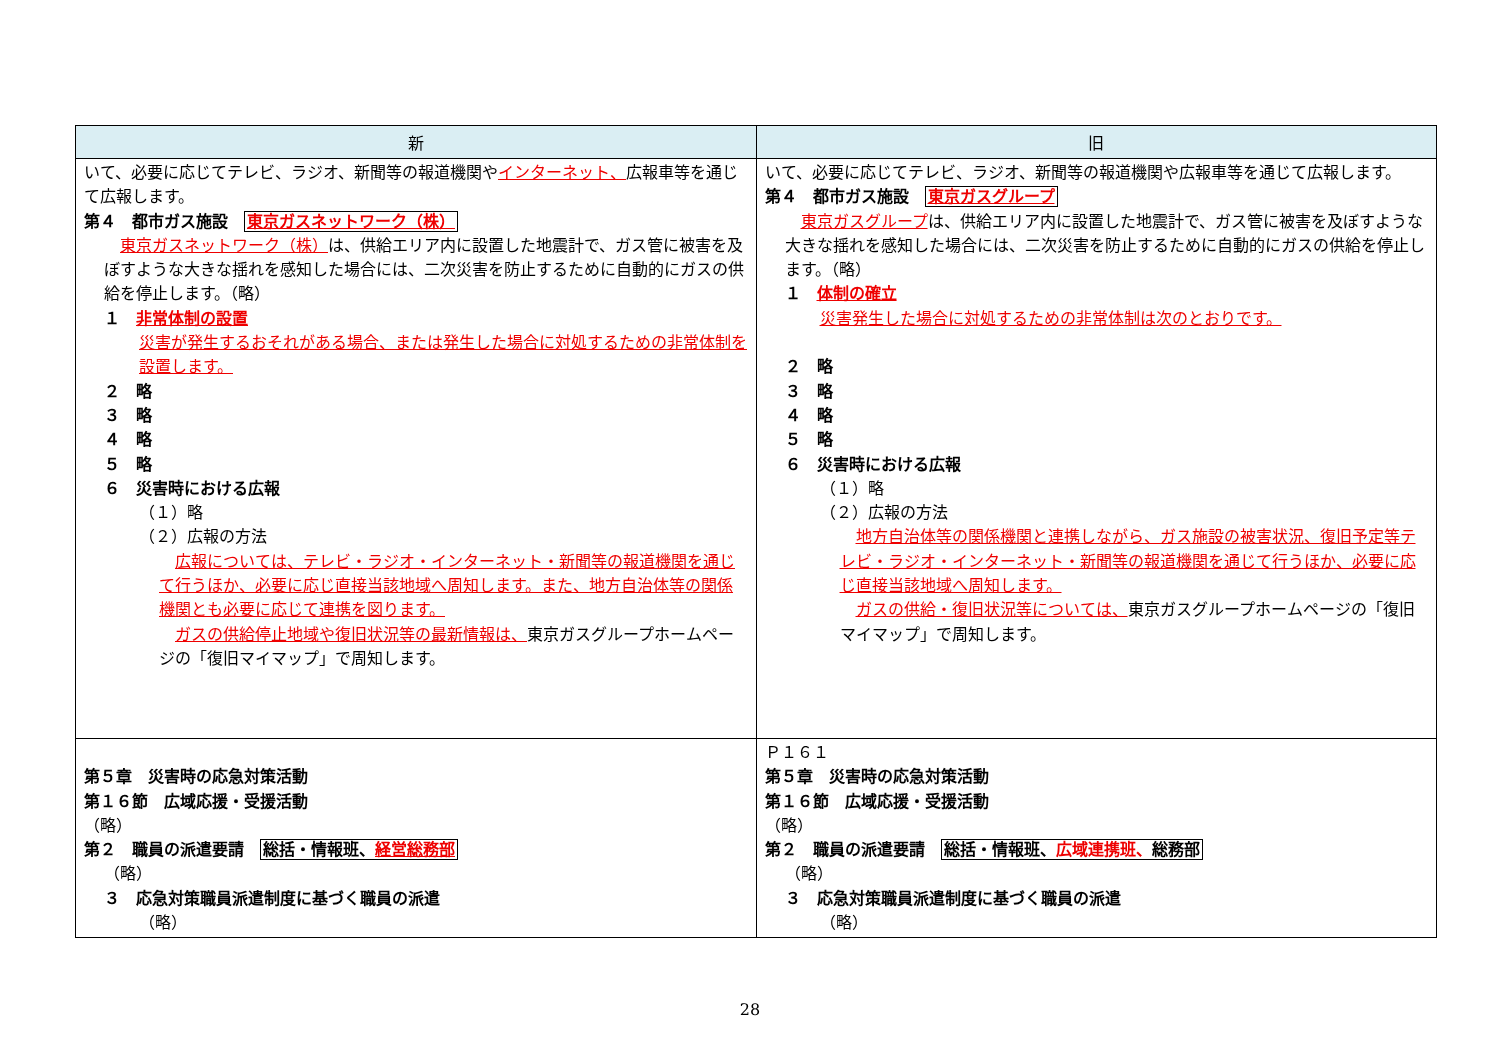| 新 | 旧 |
| --- | --- |
| いて、必要に応じてテレビ、ラジオ、新聞等の報道機関や インターネット、 広報車等を通じて広報します。 第４ 都市ガス施設 東京ガスネットワーク（株） 東京ガスネットワーク（株） は、供給エリア内に設置した地震計で、ガス管に被害を及ぼすような大きな揺れを感知した場合には、二次災害を防止するために自動的にガスの供給を停止します。（略） １ 非常体制の設置 災害が発生するおそれがある場合、または発生した場合に対処するための非常体制を設置します。 ２ 略 ３ 略 ４ 略 ５ 略 ６ 災害時における広報 （１）略 （２）広報の方法 広報については、テレビ・ラジオ・インターネット・新聞等の報道機関を通じて行うほか、必要に応じ直接当該地域へ周知します。また、地方自治体等の関係機関とも必要に応じて連携を図ります。 ガスの供給停止地域や復旧状況等の最新情報は、 東京ガスグループホームページの「復旧マイマップ」で周知します。 | いて、必要に応じてテレビ、ラジオ、新聞等の報道機関や広報車等を通じて広報します。 第４ 都市ガス施設 東京ガスグループ 東京ガスグループ は、供給エリア内に設置した地震計で、ガス管に被害を及ぼすような大きな揺れを感知した場合には、二次災害を防止するために自動的にガスの供給を停止します。（略） １ 体制の確立 災害発生した場合に対処するための非常体制は次のとおりです。 ２ 略 ３ 略 ４ 略 ５ 略 ６ 災害時における広報 （１）略 （２）広報の方法 地方自治体等の関係機関と連携しながら、ガス施設の被害状況、復旧予定等テレビ・ラジオ・インターネット・新聞等の報道機関を通じて行うほか、必要に応じ直接当該地域へ周知します。 ガスの供給・復旧状況等については、 東京ガスグループホームページの「復旧マイマップ」で周知します。 |
| 第５章 災害時の応急対策活動 第１６節 広域応援・受援活動 （略） 第２ 職員の派遣要請 総括・情報班、 経営総務部 （略） ３ 応急対策職員派遣制度に基づく職員の派遣 （略） | Ｐ１６１ 第５章 災害時の応急対策活動 第１６節 広域応援・受援活動 （略） 第２ 職員の派遣要請 総括・情報班、 広域連携班、 総務部 （略） ３ 応急対策職員派遣制度に基づく職員の派遣 （略） |
28